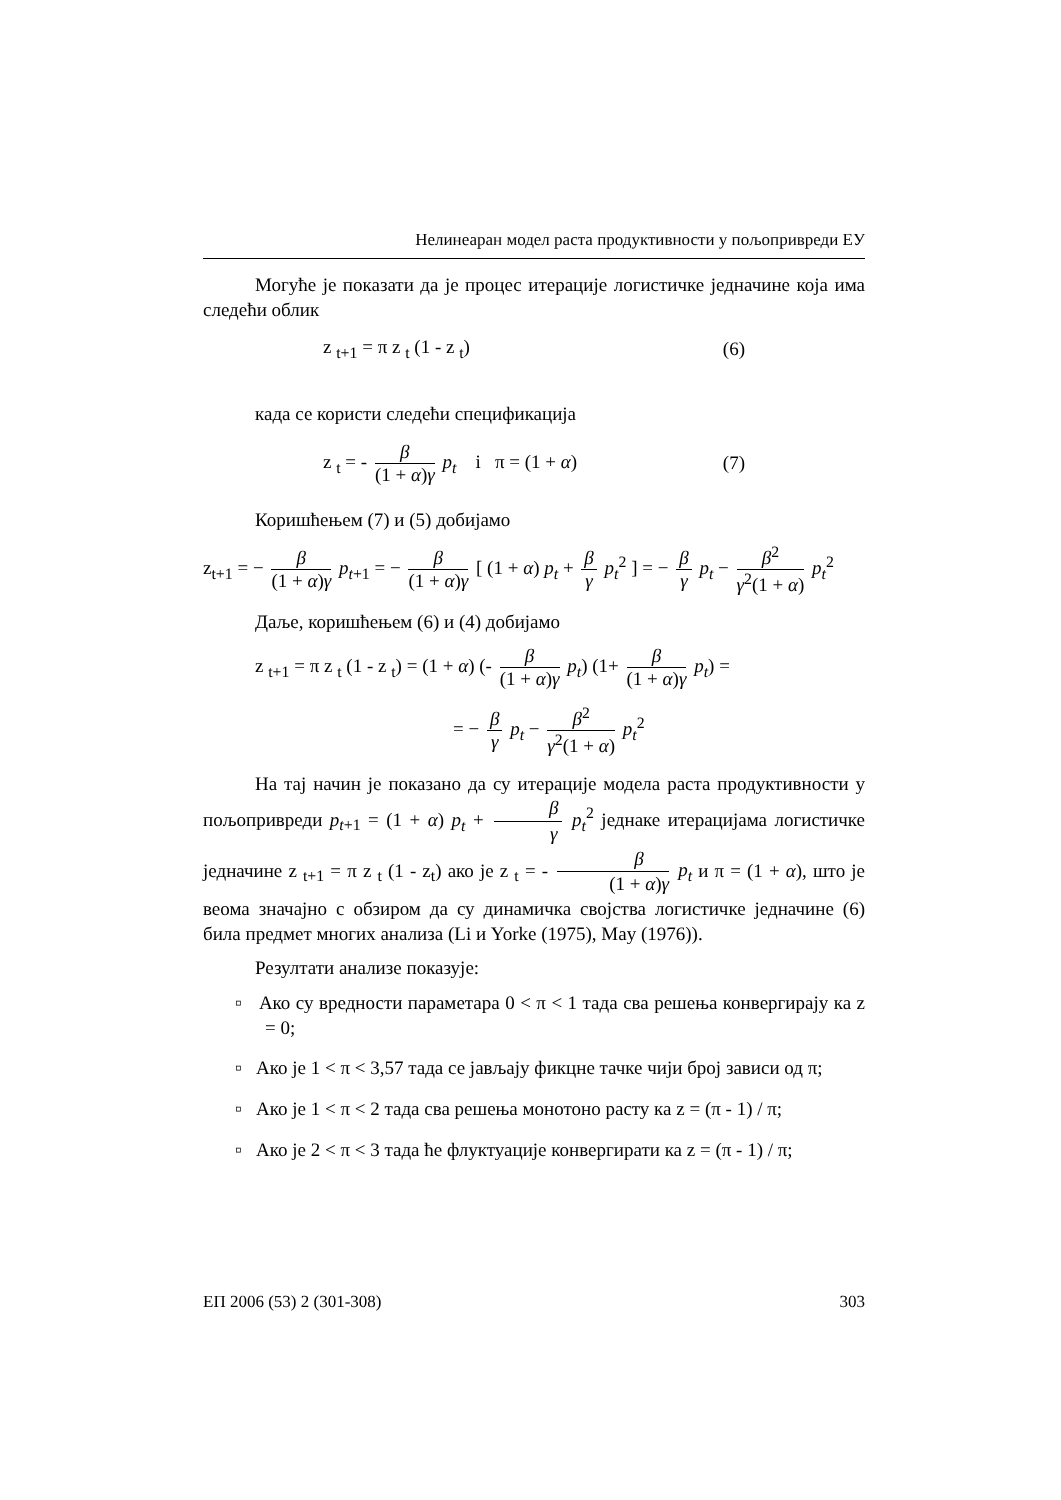Нелинеаран модел раста продуктивности у пољопривреди ЕУ
Могуће је показати да је процес итерације логистичке једначине која има следећи облик
z <sub>t+1</sub> = π z <sub>t</sub> (1 - z <sub>t</sub>) (6)
када се користи следећи спецификација
z <sub>t</sub> = - β (1 + α)γ p<sub>t</sub> i π = (1 + α) (7)
Коришћењем (7) и (5) добијамо
z<sub>t+1</sub> = − β (1 + α)γ p<sub>t+1</sub> = − β (1 + α)γ [ (1 + α) p<sub>t</sub> + β γ p<sub>t</sub><sup>2</sup> ] = − β γ p<sub>t</sub> − β<sup>2</sup> γ<sup>2</sup>(1 + α) p<sub>t</sub><sup>2</sup>
Даље, коришћењем (6) и (4) добијамо
z <sub>t+1</sub> = π z <sub>t</sub> (1 - z <sub>t</sub>) = (1 + α) (- β (1 + α)γ p<sub>t</sub>) (1+ β (1 + α)γ p<sub>t</sub>) =
= − β γ p<sub>t</sub> − β<sup>2</sup> γ<sup>2</sup>(1 + α) p<sub>t</sub><sup>2</sup>
На тај начин је показано да су итерације модела раста продуктивности у пољопривреди p<sub>t+1</sub> = (1 + α) p<sub>t</sub> + β γ p<sub>t</sub><sup>2</sup> једнаке итерацијама логистичке једначине z <sub>t+1</sub> = π z <sub>t</sub> (1 - z<sub>t</sub>) ако је z <sub>t</sub> = - β (1 + α)γ p<sub>t</sub> и π = (1 + α), што је веома значајно с обзиром да су динамичка својства логистичке једначине (6) била предмет многих анализа (Li и Yorke (1975), May (1976)).
Резултати анализе показује:
▫ Ако су вредности параметара 0 < π < 1 тада сва решења конвергирају ка z = 0;
▫ Ако је 1 < π < 3,57 тада се јављају фикцне тачке чији број зависи од π;
▫ Ако је 1 < π < 2 тада сва решења монотоно расту ка z = (π - 1) / π;
▫ Ако је 2 < π < 3 тада ће флуктуације конвергирати ка z = (π - 1) / π;
ЕП 2006 (53) 2 (301-308) 303